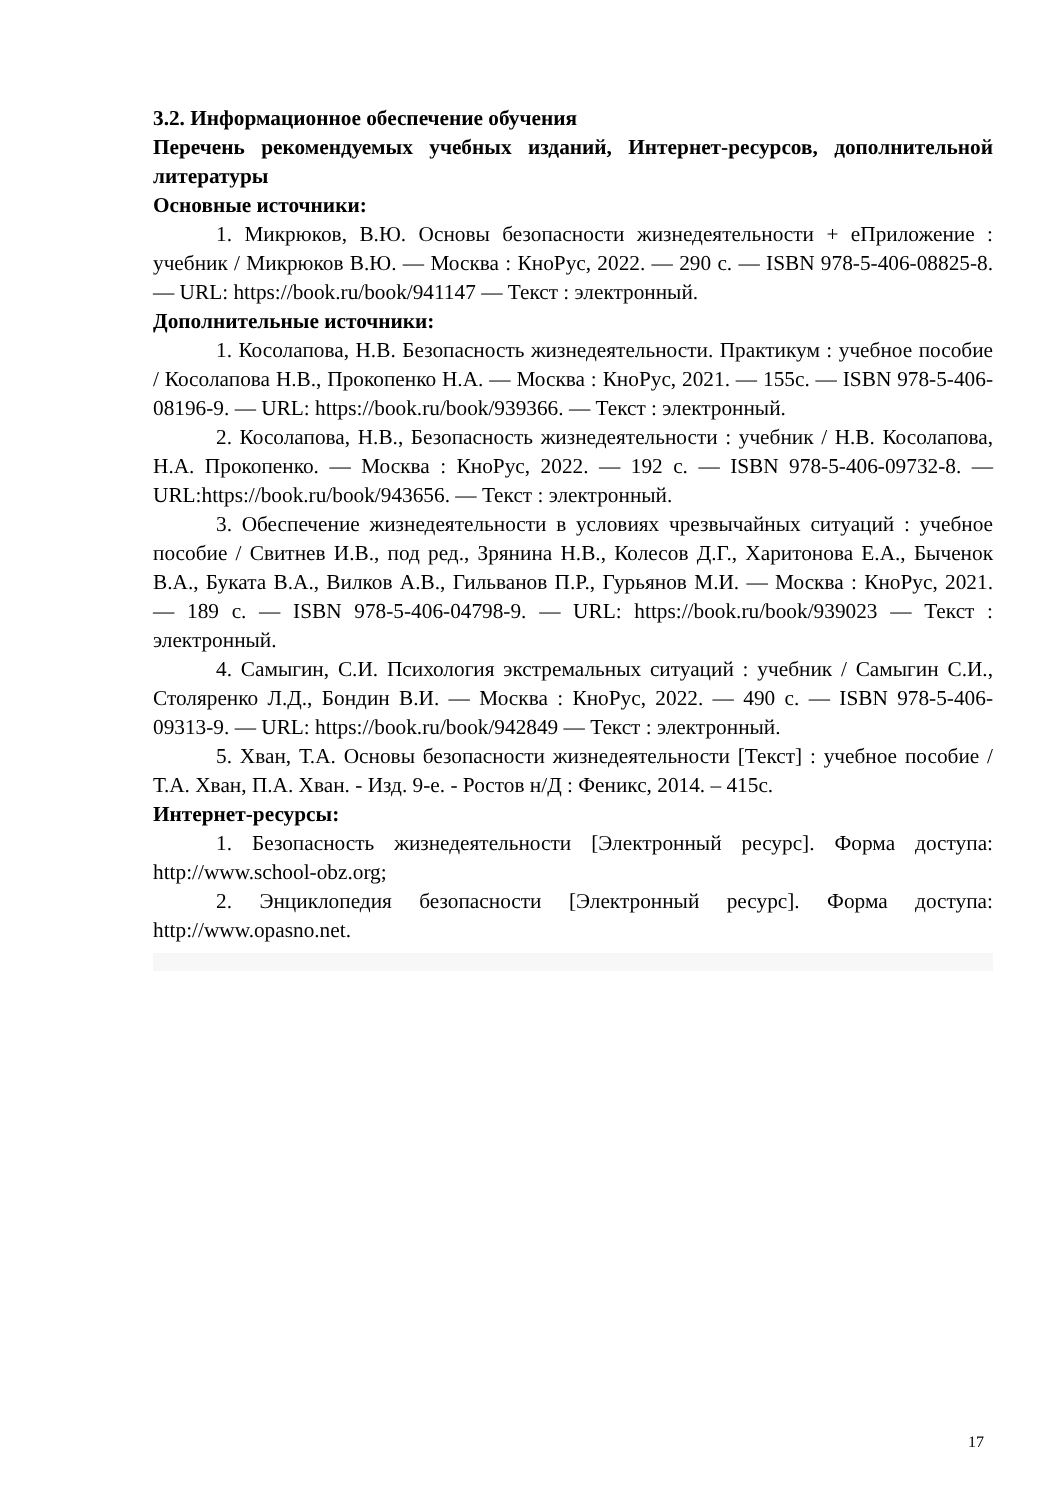3.2. Информационное обеспечение обучения
Перечень рекомендуемых учебных изданий, Интернет-ресурсов, дополнительной литературы
Основные источники:
1. Микрюков, В.Ю. Основы безопасности жизнедеятельности + еПриложение : учебник / Микрюков В.Ю. — Москва : КноРус, 2022. — 290 с. — ISBN 978-5-406-08825-8. — URL: https://book.ru/book/941147 — Текст : электронный.
Дополнительные источники:
1. Косолапова, Н.В. Безопасность жизнедеятельности. Практикум : учебное пособие / Косолапова Н.В., Прокопенко Н.А. — Москва : КноРус, 2021. — 155с. — ISBN 978-5-406-08196-9. — URL: https://book.ru/book/939366. — Текст : электронный.
2. Косолапова, Н.В., Безопасность жизнедеятельности : учебник / Н.В. Косолапова, Н.А. Прокопенко. — Москва : КноРус, 2022. — 192 с. — ISBN 978-5-406-09732-8. — URL:https://book.ru/book/943656. — Текст : электронный.
3. Обеспечение жизнедеятельности в условиях чрезвычайных ситуаций : учебное пособие / Свитнев И.В., под ред., Зрянина Н.В., Колесов Д.Г., Харитонова Е.А., Быченок В.А., Буката В.А., Вилков А.В., Гильванов П.Р., Гурьянов М.И. — Москва : КноРус, 2021. — 189 с. — ISBN 978-5-406-04798-9. — URL: https://book.ru/book/939023 — Текст : электронный.
4. Самыгин, С.И. Психология экстремальных ситуаций : учебник / Самыгин С.И., Столяренко Л.Д., Бондин В.И. — Москва : КноРус, 2022. — 490 с. — ISBN 978-5-406-09313-9. — URL: https://book.ru/book/942849 — Текст : электронный.
5. Хван, Т.А. Основы безопасности жизнедеятельности [Текст] : учебное пособие / Т.А. Хван, П.А. Хван. - Изд. 9-е. - Ростов н/Д : Феникс, 2014. – 415с.
Интернет-ресурсы:
1. Безопасность жизнедеятельности [Электронный ресурс]. Форма доступа: http://www.school-obz.org;
2. Энциклопедия безопасности [Электронный ресурс]. Форма доступа: http://www.opasno.net.
17